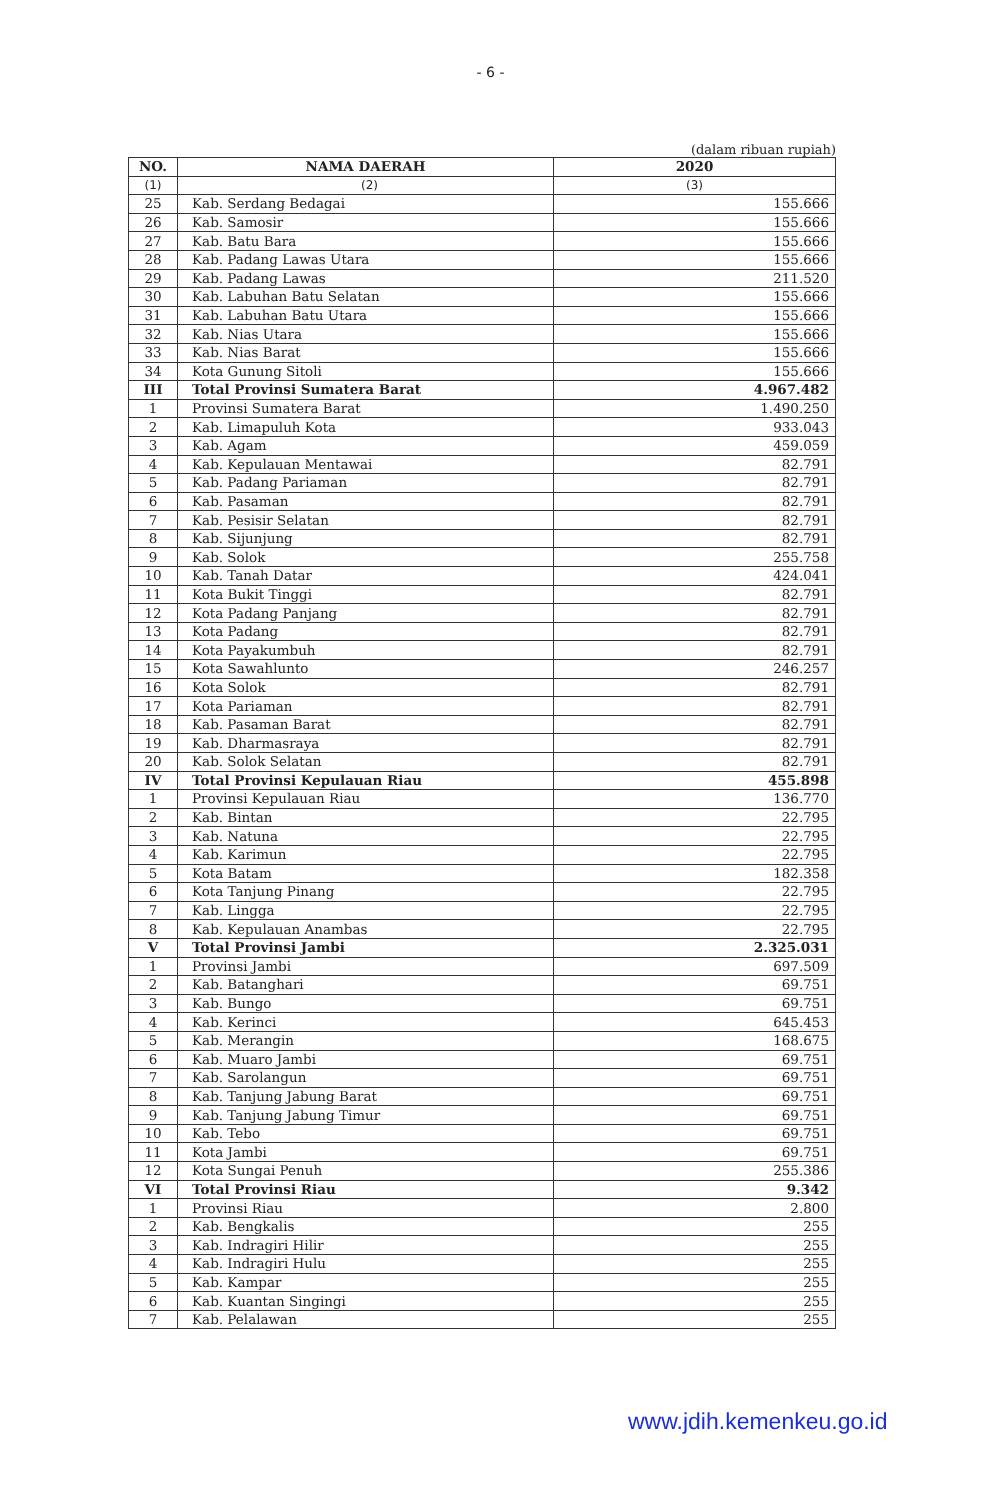- 6 -
(dalam ribuan rupiah)
| NO. | NAMA DAERAH | 2020 |
| --- | --- | --- |
| (1) | (2) | (3) |
| 25 | Kab. Serdang Bedagai | 155.666 |
| 26 | Kab. Samosir | 155.666 |
| 27 | Kab. Batu Bara | 155.666 |
| 28 | Kab. Padang Lawas Utara | 155.666 |
| 29 | Kab. Padang Lawas | 211.520 |
| 30 | Kab. Labuhan Batu Selatan | 155.666 |
| 31 | Kab. Labuhan Batu Utara | 155.666 |
| 32 | Kab. Nias Utara | 155.666 |
| 33 | Kab. Nias Barat | 155.666 |
| 34 | Kota Gunung Sitoli | 155.666 |
| III | Total Provinsi Sumatera Barat | 4.967.482 |
| 1 | Provinsi Sumatera Barat | 1.490.250 |
| 2 | Kab. Limapuluh Kota | 933.043 |
| 3 | Kab. Agam | 459.059 |
| 4 | Kab. Kepulauan Mentawai | 82.791 |
| 5 | Kab. Padang Pariaman | 82.791 |
| 6 | Kab. Pasaman | 82.791 |
| 7 | Kab. Pesisir Selatan | 82.791 |
| 8 | Kab. Sijunjung | 82.791 |
| 9 | Kab. Solok | 255.758 |
| 10 | Kab. Tanah Datar | 424.041 |
| 11 | Kota Bukit Tinggi | 82.791 |
| 12 | Kota Padang Panjang | 82.791 |
| 13 | Kota Padang | 82.791 |
| 14 | Kota Payakumbuh | 82.791 |
| 15 | Kota Sawahlunto | 246.257 |
| 16 | Kota Solok | 82.791 |
| 17 | Kota Pariaman | 82.791 |
| 18 | Kab. Pasaman Barat | 82.791 |
| 19 | Kab. Dharmasraya | 82.791 |
| 20 | Kab. Solok Selatan | 82.791 |
| IV | Total Provinsi Kepulauan Riau | 455.898 |
| 1 | Provinsi Kepulauan Riau | 136.770 |
| 2 | Kab. Bintan | 22.795 |
| 3 | Kab. Natuna | 22.795 |
| 4 | Kab. Karimun | 22.795 |
| 5 | Kota Batam | 182.358 |
| 6 | Kota Tanjung Pinang | 22.795 |
| 7 | Kab. Lingga | 22.795 |
| 8 | Kab. Kepulauan Anambas | 22.795 |
| V | Total Provinsi Jambi | 2.325.031 |
| 1 | Provinsi Jambi | 697.509 |
| 2 | Kab. Batanghari | 69.751 |
| 3 | Kab. Bungo | 69.751 |
| 4 | Kab. Kerinci | 645.453 |
| 5 | Kab. Merangin | 168.675 |
| 6 | Kab. Muaro Jambi | 69.751 |
| 7 | Kab. Sarolangun | 69.751 |
| 8 | Kab. Tanjung Jabung Barat | 69.751 |
| 9 | Kab. Tanjung Jabung Timur | 69.751 |
| 10 | Kab. Tebo | 69.751 |
| 11 | Kota Jambi | 69.751 |
| 12 | Kota Sungai Penuh | 255.386 |
| VI | Total Provinsi Riau | 9.342 |
| 1 | Provinsi Riau | 2.800 |
| 2 | Kab. Bengkalis | 255 |
| 3 | Kab. Indragiri Hilir | 255 |
| 4 | Kab. Indragiri Hulu | 255 |
| 5 | Kab. Kampar | 255 |
| 6 | Kab. Kuantan Singingi | 255 |
| 7 | Kab. Pelalawan | 255 |
www.jdih.kemenkeu.go.id